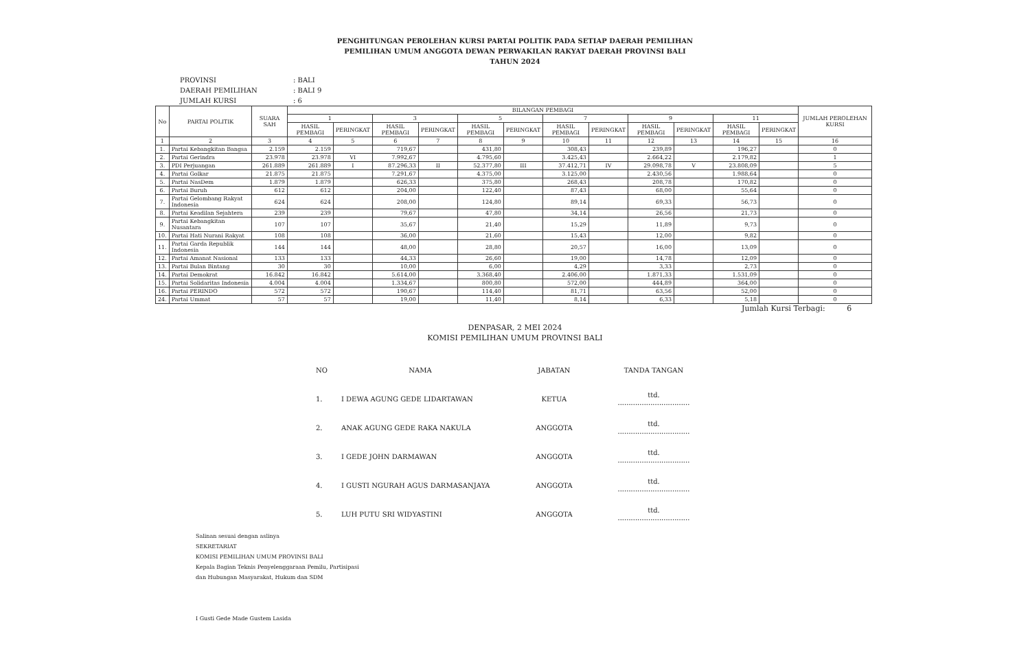PENGHITUNGAN PEROLEHAN KURSI PARTAI POLITIK PADA SETIAP DAERAH PEMILIHAN
PEMILIHAN UMUM ANGGOTA DEWAN PERWAKILAN RAKYAT DAERAH PROVINSI BALI
TAHUN 2024
PROVINSI: BALI
DAERAH PEMILIHAN: BALI 9
JUMLAH KURSI: 6
| No | PARTAI POLITIK | SUARA SAH | BILANGAN PEMBAGI | | | | | | | | | | | | JUMLAH PEROLEHAN KURSI |
| --- | --- | --- | --- | --- | --- | --- | --- | --- | --- | --- | --- | --- | --- | --- | --- |
| | | | 1 | | 3 | | 5 | | 7 | | 9 | | 11 | | |
| | | | HASIL PEMBAGI | PERINGKAT | HASIL PEMBAGI | PERINGKAT | HASIL PEMBAGI | PERINGKAT | HASIL PEMBAGI | PERINGKAT | HASIL PEMBAGI | PERINGKAT | HASIL PEMBAGI | PERINGKAT | |
| 1 | 2 | 3 | 4 | 5 | 6 | 7 | 8 | 9 | 10 | 11 | 12 | 13 | 14 | 15 | 16 |
| 1. | Partai Kebangkitan Bangsa | 2.159 | 2.159 | | 719,67 | | 431,80 | | 308,43 | | 239,89 | | 196,27 | | 0 |
| 2. | Partai Gerindra | 23.978 | 23.978 | VI | 7.992,67 | | 4.795,60 | | 3.425,43 | | 2.664,22 | | 2.179,82 | | 1 |
| 3. | PDI Perjuangan | 261.889 | 261.889 | I | 87.296,33 | II | 52.377,80 | III | 37.412,71 | IV | 29.098,78 | V | 23.808,09 | | 5 |
| 4. | Partai Golkar | 21.875 | 21.875 | | 7.291,67 | | 4.375,00 | | 3.125,00 | | 2.430,56 | | 1.988,64 | | 0 |
| 5. | Partai NasDem | 1.879 | 1.879 | | 626,33 | | 375,80 | | 268,43 | | 208,78 | | 170,82 | | 0 |
| 6. | Partai Buruh | 612 | 612 | | 204,00 | | 122,40 | | 87,43 | | 68,00 | | 55,64 | | 0 |
| 7. | Partai Gelombang Rakyat Indonesia | 624 | 624 | | 208,00 | | 124,80 | | 89,14 | | 69,33 | | 56,73 | | 0 |
| 8. | Partai Keadilan Sejahtera | 239 | 239 | | 79,67 | | 47,80 | | 34,14 | | 26,56 | | 21,73 | | 0 |
| 9. | Partai Kebangkitan Nusantara | 107 | 107 | | 35,67 | | 21,40 | | 15,29 | | 11,89 | | 9,73 | | 0 |
| 10. | Partai Hati Nurani Rakyat | 108 | 108 | | 36,00 | | 21,60 | | 15,43 | | 12,00 | | 9,82 | | 0 |
| 11. | Partai Garda Republik Indonesia | 144 | 144 | | 48,00 | | 28,80 | | 20,57 | | 16,00 | | 13,09 | | 0 |
| 12. | Partai Amanat Nasional | 133 | 133 | | 44,33 | | 26,60 | | 19,00 | | 14,78 | | 12,09 | | 0 |
| 13. | Partai Bulan Bintang | 30 | 30 | | 10,00 | | 6,00 | | 4,29 | | 3,33 | | 2,73 | | 0 |
| 14. | Partai Demokrat | 16.842 | 16.842 | | 5.614,00 | | 3.368,40 | | 2.406,00 | | 1.871,33 | | 1.531,09 | | 0 |
| 15. | Partai Solidaritas Indonesia | 4.004 | 4.004 | | 1.334,67 | | 800,80 | | 572,00 | | 444,89 | | 364,00 | | 0 |
| 16. | Partai PERINDO | 572 | 572 | | 190,67 | | 114,40 | | 81,71 | | 63,56 | | 52,00 | | 0 |
| 24. | Partai Ummat | 57 | 57 | | 19,00 | | 11,40 | | 8,14 | | 6,33 | | 5,18 | | 0 |
Jumlah Kursi Terbagi: 6
DENPASAR, 2 MEI 2024
KOMISI PEMILIHAN UMUM PROVINSI BALI
| NO | NAMA | JABATAN | TANDA TANGAN |
| 1. | I DEWA AGUNG GEDE LIDARTAWAN | KETUA | ttd. ................................. |
| 2. | ANAK AGUNG GEDE RAKA NAKULA | ANGGOTA | ttd. ................................. |
| 3. | I GEDE JOHN DARMAWAN | ANGGOTA | ttd. ................................. |
| 4. | I GUSTI NGURAH AGUS DARMASANJAYA | ANGGOTA | ttd. ................................. |
| 5. | LUH PUTU SRI WIDYASTINI | ANGGOTA | ttd. ................................. |
Salinan sesuai dengan aslinya
SEKRETARIAT
KOMISI PEMILIHAN UMUM PROVINSI BALI
Kepala Bagian Teknis Penyelenggaraan Pemilu, Partisipasi
dan Hubungan Masyarakat, Hukum dan SDM
I Gusti Gede Made Gustem Lasida